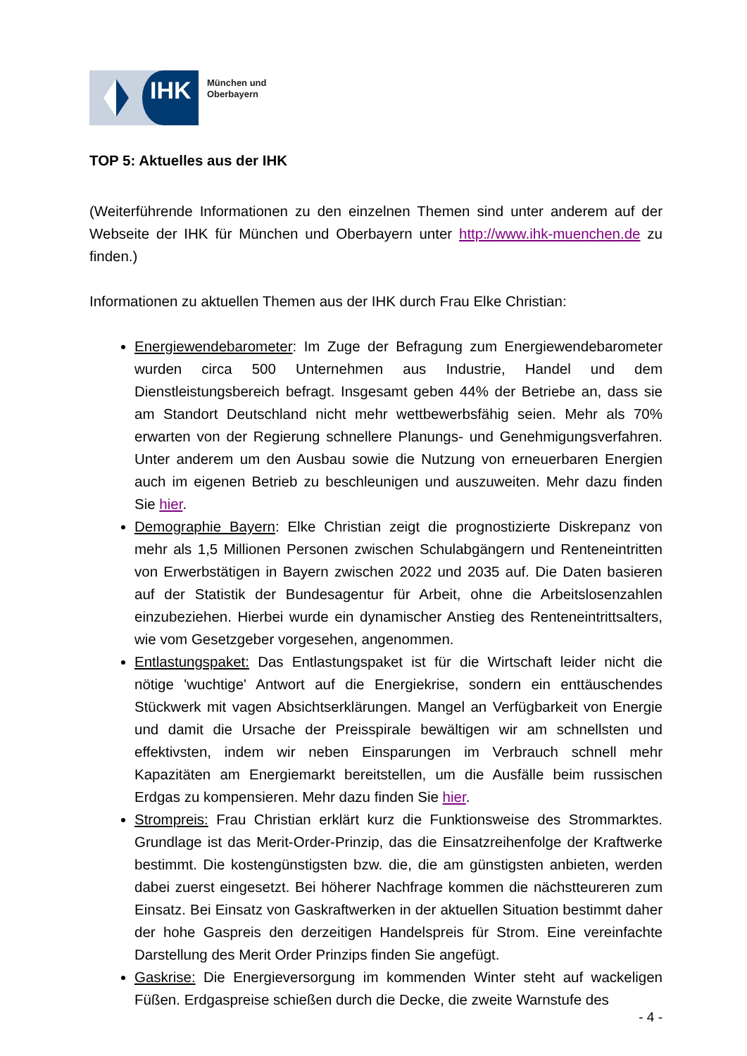IHK
München und
Oberbayern
TOP 5: Aktuelles aus der IHK
(Weiterführende Informationen zu den einzelnen Themen sind unter anderem auf der Webseite der IHK für München und Oberbayern unter http://www.ihk-muenchen.de zu finden.)
Informationen zu aktuellen Themen aus der IHK durch Frau Elke Christian:
Energiewendebarometer: Im Zuge der Befragung zum Energiewendebarometer wurden circa 500 Unternehmen aus Industrie, Handel und dem Dienstleistungsbereich befragt. Insgesamt geben 44% der Betriebe an, dass sie am Standort Deutschland nicht mehr wettbewerbsfähig seien. Mehr als 70% erwarten von der Regierung schnellere Planungs- und Genehmigungsverfahren. Unter anderem um den Ausbau sowie die Nutzung von erneuerbaren Energien auch im eigenen Betrieb zu beschleunigen und auszuweiten. Mehr dazu finden Sie hier.
Demographie Bayern: Elke Christian zeigt die prognostizierte Diskrepanz von mehr als 1,5 Millionen Personen zwischen Schulabgängern und Renteneintritten von Erwerbstätigen in Bayern zwischen 2022 und 2035 auf. Die Daten basieren auf der Statistik der Bundesagentur für Arbeit, ohne die Arbeitslosenzahlen einzubeziehen. Hierbei wurde ein dynamischer Anstieg des Renteneintrittsalters, wie vom Gesetzgeber vorgesehen, angenommen.
Entlastungspaket: Das Entlastungspaket ist für die Wirtschaft leider nicht die nötige 'wuchtige' Antwort auf die Energiekrise, sondern ein enttäuschendes Stückwerk mit vagen Absichtserklärungen. Mangel an Verfügbarkeit von Energie und damit die Ursache der Preisspirale bewältigen wir am schnellsten und effektivsten, indem wir neben Einsparungen im Verbrauch schnell mehr Kapazitäten am Energiemarkt bereitstellen, um die Ausfälle beim russischen Erdgas zu kompensieren. Mehr dazu finden Sie hier.
Strompreis: Frau Christian erklärt kurz die Funktionsweise des Strommarktes. Grundlage ist das Merit-Order-Prinzip, das die Einsatzreihenfolge der Kraftwerke bestimmt. Die kostengünstigsten bzw. die, die am günstigsten anbieten, werden dabei zuerst eingesetzt. Bei höherer Nachfrage kommen die nächstteureren zum Einsatz. Bei Einsatz von Gaskraftwerken in der aktuellen Situation bestimmt daher der hohe Gaspreis den derzeitigen Handelspreis für Strom. Eine vereinfachte Darstellung des Merit Order Prinzips finden Sie angefügt.
Gaskrise: Die Energieversorgung im kommenden Winter steht auf wackeligen Füßen. Erdgaspreise schießen durch die Decke, die zweite Warnstufe des
- 4 -